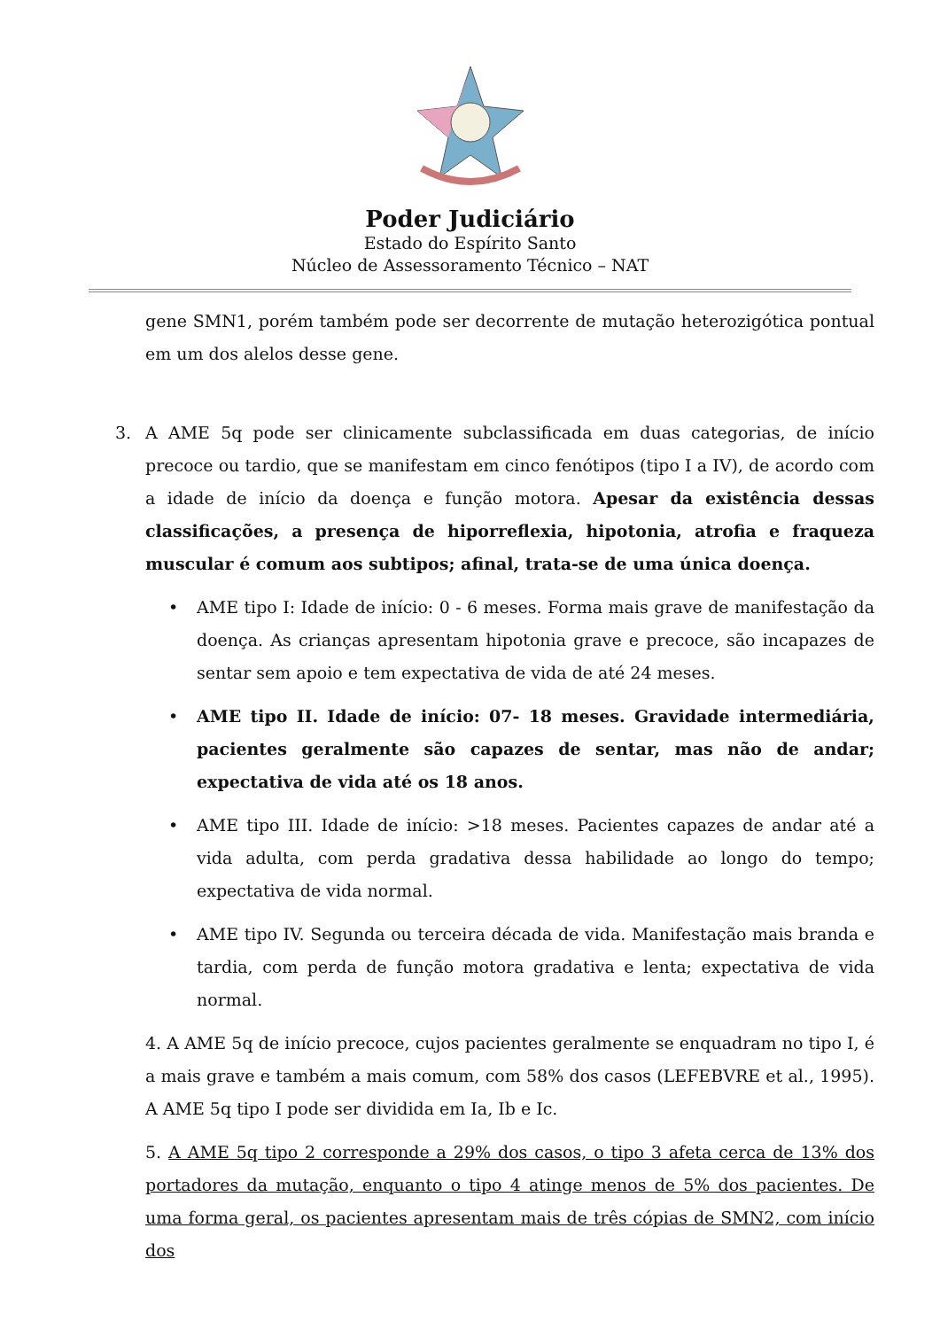Poder Judiciário
Estado do Espírito Santo
Núcleo de Assessoramento Técnico – NAT
gene SMN1, porém também pode ser decorrente de mutação heterozigótica pontual em um dos alelos desse gene.
3. A AME 5q pode ser clinicamente subclassificada em duas categorias, de início precoce ou tardio, que se manifestam em cinco fenótipos (tipo I a IV), de acordo com a idade de início da doença e função motora. Apesar da existência dessas classificações, a presença de hiporreflexia, hipotonia, atrofia e fraqueza muscular é comum aos subtipos; afinal, trata-se de uma única doença.
• AME tipo I: Idade de início: 0 - 6 meses. Forma mais grave de manifestação da doença. As crianças apresentam hipotonia grave e precoce, são incapazes de sentar sem apoio e tem expectativa de vida de até 24 meses.
• AME tipo II. Idade de início: 07- 18 meses. Gravidade intermediária, pacientes geralmente são capazes de sentar, mas não de andar; expectativa de vida até os 18 anos.
• AME tipo III. Idade de início: >18 meses. Pacientes capazes de andar até a vida adulta, com perda gradativa dessa habilidade ao longo do tempo; expectativa de vida normal.
• AME tipo IV. Segunda ou terceira década de vida. Manifestação mais branda e tardia, com perda de função motora gradativa e lenta; expectativa de vida normal.
4. A AME 5q de início precoce, cujos pacientes geralmente se enquadram no tipo I, é a mais grave e também a mais comum, com 58% dos casos (LEFEBVRE et al., 1995). A AME 5q tipo I pode ser dividida em Ia, Ib e Ic.
5. A AME 5q tipo 2 corresponde a 29% dos casos, o tipo 3 afeta cerca de 13% dos portadores da mutação, enquanto o tipo 4 atinge menos de 5% dos pacientes. De uma forma geral, os pacientes apresentam mais de três cópias de SMN2, com início dos